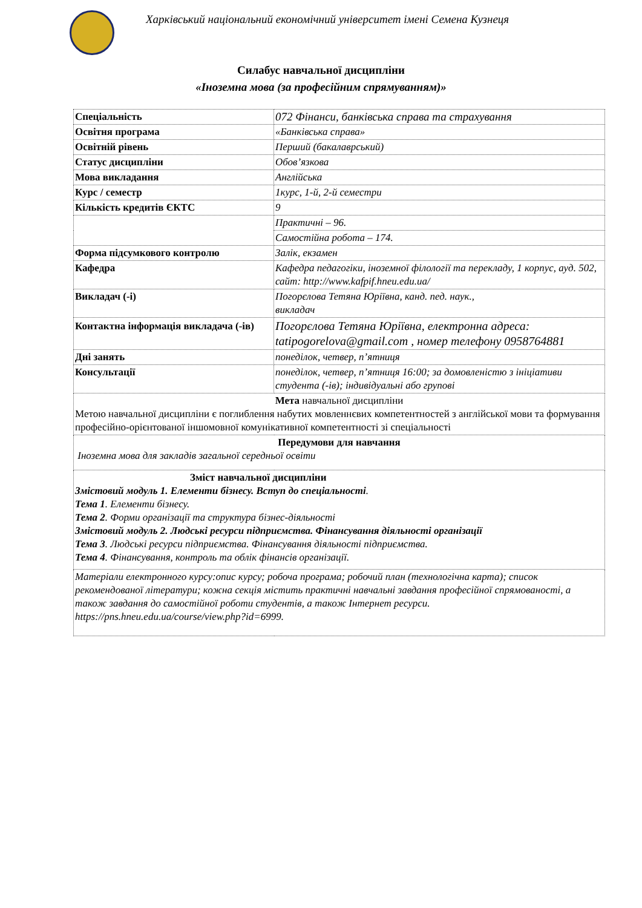Харківський національний економічний університет імені Семена Кузнеця
Силабус навчальної дисципліни
«Іноземна мова (за професійним спрямуванням)»
| Спеціальність | 072 Фінанси, банківська справа та страхування |
| Освітня програма | «Банківська справа» |
| Освітній рівень | Перший (бакалаврський) |
| Статус дисципліни | Обов’язкова |
| Мова викладання | Англійська |
| Курс / семестр | 1курс, 1-й, 2-й семестри |
| Кількість кредитів ЄКТС | 9 |
| | Практичні – 96. |
| | Самостійна робота – 174. |
| Форма підсумкового контролю | Залік, екзамен |
| Кафедра | Кафедра педагогіки, іноземної філології та перекладу, 1 корпус, ауд. 502, сайт: http://www.kafpif.hneu.edu.ua/ |
| Викладач (-і) | Погорєлова Тетяна Юріївна, канд. пед. наук., викладач |
| Контактна інформація викладача (-ів) | Погорєлова Тетяна Юріївна, електронна адреса: tatipogorelova@gmail.com , номер телефону 0958764881 |
| Дні занять | понеділок, четвер, п’ятниця |
| Консультації | понеділок, четвер, п’ятниця 16:00; за домовленістю з ініціативи студента (-ів); індивідуальні або групові |
| Мета навчальної дисципліни Метою навчальної дисципліни є поглиблення набутих мовленнєвих компетентностей з англійської мови та формування професійно-орієнтованої іншомовної комунікативної компетентності зі спеціальності | |
| Передумови для навчання Іноземна мова для закладів загальної середньої освіти | |
| Зміст навчальної дисципліни Змістовий модуль 1. Елементи бізнесу. Вступ до спеціальності . Тема 1 . Елементи бізнесу. Тема 2 . Форми організації та структура бізнес-діяльності Змістовий модуль 2. Людські ресурси підприємства. Фінансування діяльності організації Тема 3 . Людські ресурси підприємства. Фінансування діяльності підприємства. Тема 4 . Фінансування, контроль та облік фінансів організації. | |
| Матеріали електронного курсу:опис курсу; робоча програма; робочий план (технологічна карта); список рекомендованої літератури; кожна секція містить практичні навчальні завдання професійної спрямованості, а також завдання до самостійної роботи студентів, а також Інтернет ресурси. https://pns.hneu.edu.ua/course/view.php?id=6999. | |